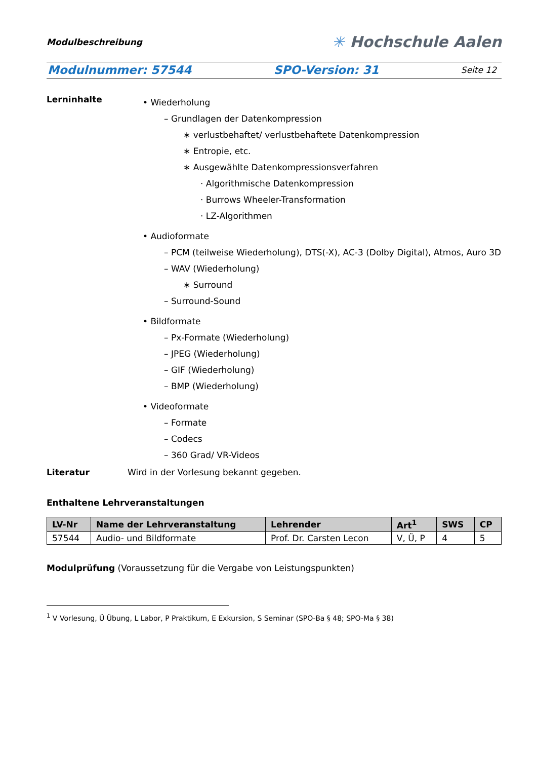Modulbeschreibung ✳ Hochschule Aalen
Modulnummer: 57544 SPO-Version: 31 Seite 12
Lerninhalte
• Wiederholung
– Grundlagen der Datenkompression
∗ verlustbehaftet/ verlustbehaftete Datenkompression
∗ Entropie, etc.
∗ Ausgewählte Datenkompressionsverfahren
· Algorithmische Datenkompression
· Burrows Wheeler-Transformation
· LZ-Algorithmen
• Audioformate
– PCM (teilweise Wiederholung), DTS(-X), AC-3 (Dolby Digital), Atmos, Auro 3D
– WAV (Wiederholung)
∗ Surround
– Surround-Sound
• Bildformate
– Px-Formate (Wiederholung)
– JPEG (Wiederholung)
– GIF (Wiederholung)
– BMP (Wiederholung)
• Videoformate
– Formate
– Codecs
– 360 Grad/ VR-Videos
Literatur Wird in der Vorlesung bekannt gegeben.
Enthaltene Lehrveranstaltungen
| LV-Nr | Name der Lehrveranstaltung | Lehrender | Art<sup>1</sup> | SWS | CP |
| --- | --- | --- | --- | --- | --- |
| 57544 | Audio- und Bildformate | Prof. Dr. Carsten Lecon | V, Ü, P | 4 | 5 |
Modulprüfung (Voraussetzung für die Vergabe von Leistungspunkten)
<sup>1</sup> V Vorlesung, Ü Übung, L Labor, P Praktikum, E Exkursion, S Seminar (SPO-Ba § 48; SPO-Ma § 38)